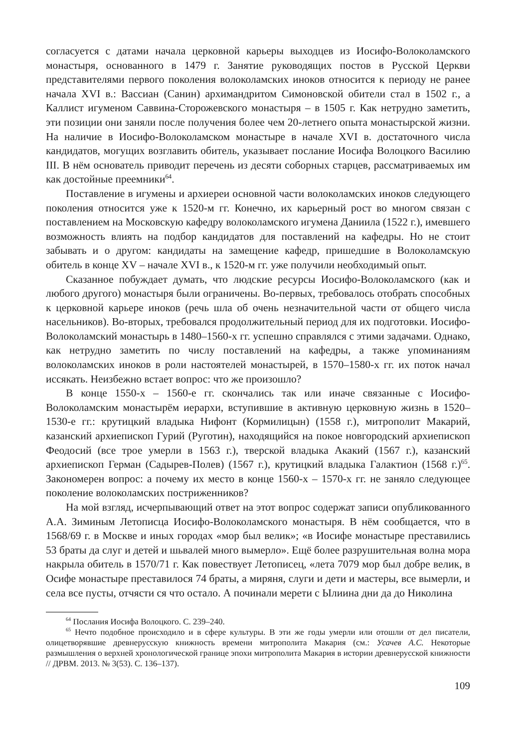согласуется с датами начала церковной карьеры выходцев из Иосифо-Волоколамского монастыря, основанного в 1479 г. Занятие руководящих постов в Русской Церкви представителями первого поколения волоколамских иноков относится к периоду не ранее начала XVI в.: Вассиан (Санин) архимандритом Симоновской обители стал в 1502 г., а Каллист игуменом Саввина-Сторожевского монастыря – в 1505 г. Как нетрудно заметить, эти позиции они заняли после получения более чем 20-летнего опыта монастырской жизни. На наличие в Иосифо-Волоколамском монастыре в начале XVI в. достаточного числа кандидатов, могущих возглавить обитель, указывает послание Иосифа Волоцкого Василию III. В нём основатель приводит перечень из десяти соборных старцев, рассматриваемых им как достойные преемники<sup>64</sup>.
Поставление в игумены и архиереи основной части волоколамских иноков следующего поколения относится уже к 1520-м гг. Конечно, их карьерный рост во многом связан с поставлением на Московскую кафедру волоколамского игумена Даниила (1522 г.), имевшего возможность влиять на подбор кандидатов для поставлений на кафедры. Но не стоит забывать и о другом: кандидаты на замещение кафедр, пришедшие в Волоколамскую обитель в конце XV – начале XVI в., к 1520-м гг. уже получили необходимый опыт.
Сказанное побуждает думать, что людские ресурсы Иосифо-Волоколамского (как и любого другого) монастыря были ограничены. Во-первых, требовалось отобрать способных к церковной карьере иноков (речь шла об очень незначительной части от общего числа насельников). Во-вторых, требовался продолжительный период для их подготовки. Иосифо-Волоколамский монастырь в 1480–1560-х гг. успешно справлялся с этими задачами. Однако, как нетрудно заметить по числу поставлений на кафедры, а также упоминаниям волоколамских иноков в роли настоятелей монастырей, в 1570–1580-х гг. их поток начал иссякать. Неизбежно встает вопрос: что же произошло?
В конце 1550-х – 1560-е гг. скончались так или иначе связанные с Иосифо-Волоколамским монастырём иерархи, вступившие в активную церковную жизнь в 1520–1530-е гг.: крутицкий владыка Нифонт (Кормилицын) (1558 г.), митрополит Макарий, казанский архиепископ Гурий (Руготин), находящийся на покое новгородский архиепископ Феодосий (все трое умерли в 1563 г.), тверской владыка Акакий (1567 г.), казанский архиепископ Герман (Садырев-Полев) (1567 г.), крутицкий владыка Галактион (1568 г.)<sup>65</sup>. Закономерен вопрос: а почему их место в конце 1560-х – 1570-х гг. не заняло следующее поколение волоколамских постриженников?
На мой взгляд, исчерпывающий ответ на этот вопрос содержат записи опубликованного А.А. Зиминым Летописца Иосифо-Волоколамского монастыря. В нём сообщается, что в 1568/69 г. в Москве и иных городах «мор был велик»; «в Иосифе монастыре преставились 53 браты да слуг и детей и шьвалей много вымерло». Ещё более разрушительная волна мора накрыла обитель в 1570/71 г. Как повествует Летописец, «лета 7079 мор был добре велик, в Осифе монастыре преставилося 74 браты, а миряня, слуги и дети и мастеры, все вымерли, и села все пусты, отчясти ся что остало. А починали мерети с Ылиина дни да до Николина
<sup>64</sup> Послания Иосифа Волоцкого. С. 239–240.
<sup>65</sup> Нечто подобное происходило и в сфере культуры. В эти же годы умерли или отошли от дел писатели, олицетворявшие древнерусскую книжность времени митрополита Макария (см.: Усачев А.С. Некоторые размышления о верхней хронологической границе эпохи митрополита Макария в истории древнерусской книжности // ДРВМ. 2013. № 3(53). С. 136–137).
109